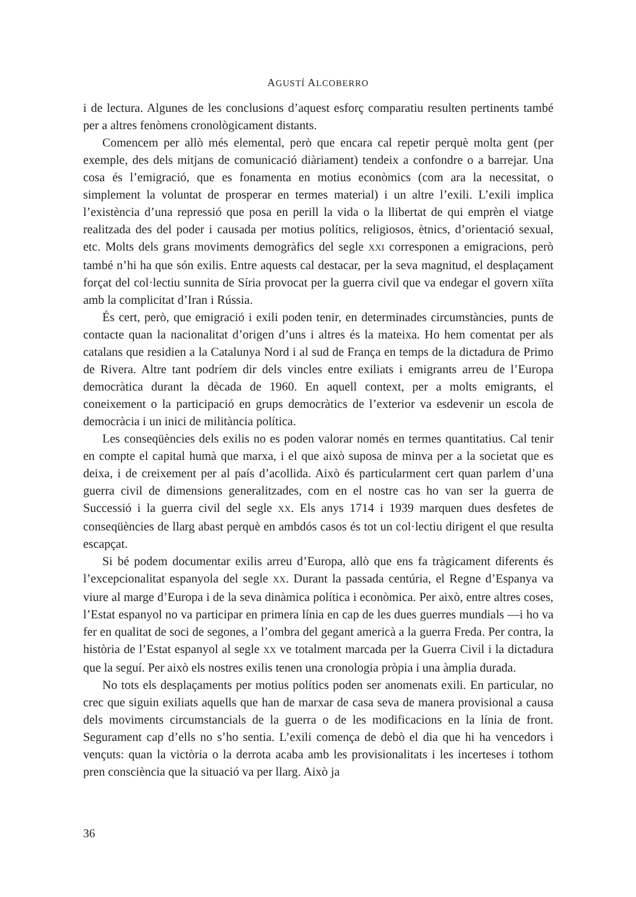AGUSTÍ ALCOBERRO
i de lectura. Algunes de les conclusions d’aquest esforç comparatiu resulten pertinents també per a altres fenòmens cronològicament distants.
Comencem per allò més elemental, però que encara cal repetir perquè molta gent (per exemple, des dels mitjans de comunicació diàriament) tendeix a confondre o a barrejar. Una cosa és l’emigració, que es fonamenta en motius econòmics (com ara la necessitat, o simplement la voluntat de prosperar en termes material) i un altre l’exili. L’exili implica l’existència d’una repressió que posa en perill la vida o la llibertat de qui emprèn el viatge realitzada des del poder i causada per motius polítics, religiosos, ètnics, d’orientació sexual, etc. Molts dels grans moviments demogràfics del segle XXI corresponen a emigracions, però també n’hi ha que són exilis. Entre aquests cal destacar, per la seva magnitud, el desplaçament forçat del col·lectiu sunnita de Síria provocat per la guerra civil que va endegar el govern xiïta amb la complicitat d’Iran i Rússia.
És cert, però, que emigració i exili poden tenir, en determinades circumstàncies, punts de contacte quan la nacionalitat d’origen d’uns i altres és la mateixa. Ho hem comentat per als catalans que residien a la Catalunya Nord i al sud de França en temps de la dictadura de Primo de Rivera. Altre tant podríem dir dels vincles entre exiliats i emigrants arreu de l’Europa democràtica durant la dècada de 1960. En aquell context, per a molts emigrants, el coneixement o la participació en grups democràtics de l’exterior va esdevenir un escola de democràcia i un inici de militància política.
Les conseqüències dels exilis no es poden valorar només en termes quantitatius. Cal tenir en compte el capital humà que marxa, i el que això suposa de minva per a la societat que es deixa, i de creixement per al país d’acollida. Això és particularment cert quan parlem d’una guerra civil de dimensions generalitzades, com en el nostre cas ho van ser la guerra de Successió i la guerra civil del segle XX. Els anys 1714 i 1939 marquen dues desfetes de conseqüències de llarg abast perquè en ambdós casos és tot un col·lectiu dirigent el que resulta escapçat.
Si bé podem documentar exilis arreu d’Europa, allò que ens fa tràgicament diferents és l’excepcionalitat espanyola del segle XX. Durant la passada centúria, el Regne d’Espanya va viure al marge d’Europa i de la seva dinàmica política i econòmica. Per això, entre altres coses, l’Estat espanyol no va participar en primera línia en cap de les dues guerres mundials —i ho va fer en qualitat de soci de segones, a l’ombra del gegant americà a la guerra Freda. Per contra, la història de l’Estat espanyol al segle XX ve totalment marcada per la Guerra Civil i la dictadura que la seguí. Per això els nostres exilis tenen una cronologia pròpia i una àmplia durada.
No tots els desplaçaments per motius polítics poden ser anomenats exili. En particular, no crec que siguin exiliats aquells que han de marxar de casa seva de manera provisional a causa dels moviments circumstancials de la guerra o de les modificacions en la línia de front. Segurament cap d’ells no s’ho sentia. L’exili comença de debò el dia que hi ha vencedors i vençuts: quan la victòria o la derrota acaba amb les provisionalitats i les incerteses i tothom pren consciència que la situació va per llarg. Això ja
36